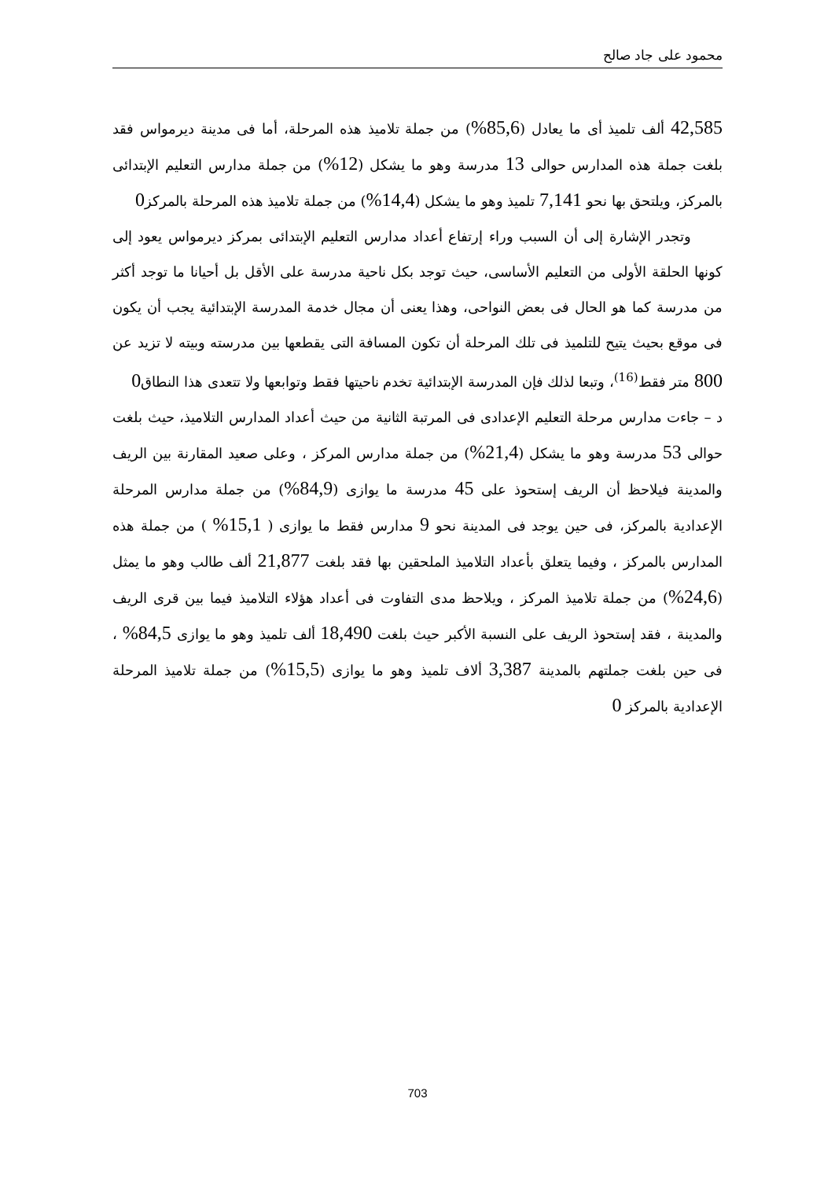محمود على جاد صالح
42,585 ألف تلميذ أى ما يعادل (85,6%) من جملة تلاميذ هذه المرحلة، أما فى مدينة ديرمواس فقد بلغت جملة هذه المدارس حوالى 13 مدرسة وهو ما يشكل (12%) من جملة مدارس التعليم الإبتدائى بالمركز، ويلتحق بها نحو 7,141 تلميذ وهو ما يشكل (14,4%) من جملة تلاميذ هذه المرحلة بالمركز0
وتجدر الإشارة إلى أن السبب وراء إرتفاع أعداد مدارس التعليم الإبتدائى بمركز ديرمواس يعود إلى كونها الحلقة الأولى من التعليم الأساسى، حيث توجد بكل ناحية مدرسة على الأقل بل أحيانا ما توجد أكثر من مدرسة كما هو الحال فى بعض النواحى، وهذا يعنى أن مجال خدمة المدرسة الإبتدائية يجب أن يكون فى موقع بحيث يتيح للتلميذ فى تلك المرحلة أن تكون المسافة التى يقطعها بين مدرسته وبيته لا تزيد عن 800 متر فقط<sup>(16)</sup>، وتبعا لذلك فإن المدرسة الإبتدائية تخدم ناحيتها فقط وتوابعها ولا تتعدى هذا النطاق0
د – جاءت مدارس مرحلة التعليم الإعدادى فى المرتبة الثانية من حيث أعداد المدارس التلاميذ، حيث بلغت حوالى 53 مدرسة وهو ما يشكل (21,4%) من جملة مدارس المركز ، وعلى صعيد المقارنة بين الريف والمدينة فيلاحظ أن الريف إستحوذ على 45 مدرسة ما يوازى (84,9%) من جملة مدارس المرحلة الإعدادية بالمركز، فى حين يوجد فى المدينة نحو 9 مدارس فقط ما يوازى ( 15,1% ) من جملة هذه المدارس بالمركز ، وفيما يتعلق بأعداد التلاميذ الملحقين بها فقد بلغت 21,877 ألف طالب وهو ما يمثل (24,6%) من جملة تلاميذ المركز ، ويلاحظ مدى التفاوت فى أعداد هؤلاء التلاميذ فيما بين قرى الريف والمدينة ، فقد إستحوذ الريف على النسبة الأكبر حيث بلغت 18,490 ألف تلميذ وهو ما يوازى 84,5% ، فى حين بلغت جملتهم بالمدينة 3,387 ألاف تلميذ وهو ما يوازى (15,5%) من جملة تلاميذ المرحلة الإعدادية بالمركز 0
703